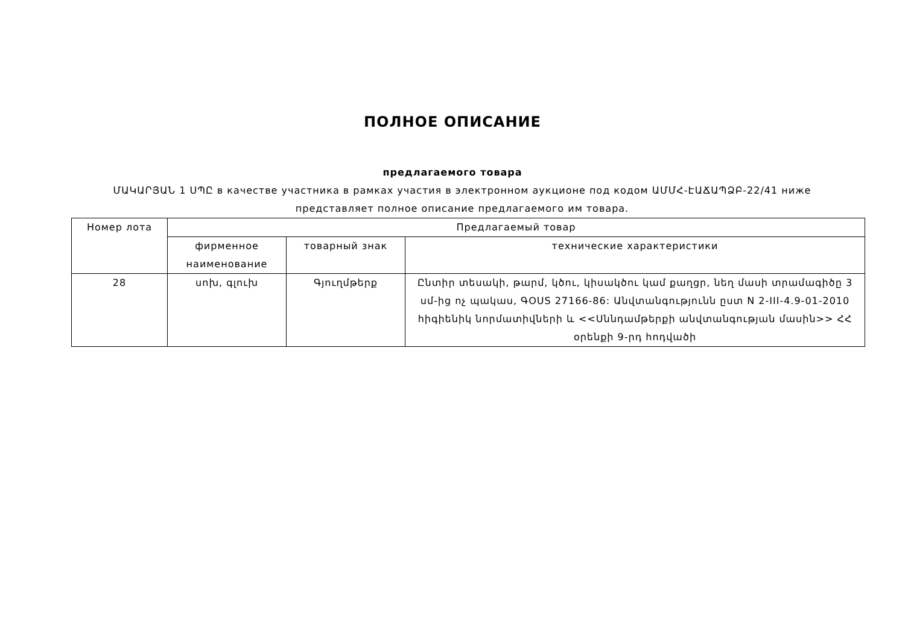ПОЛНОЕ ОПИСАНИЕ
предлагаемого товара
ՄԱԿԱՐՅԱՆ 1 ՍՊԸ в качестве участника в рамках участия в электронном аукционе под кодом ԱՄՄՀ-ԷԱՃԱՊՁԲ-22/41 ниже представляет полное описание предлагаемого им товара.
| Номер лота | Предлагаемый товар | | |
| --- | --- | --- | --- |
| | фирменное наименование | товарный знак | технические характеристики |
| 28 | սոխ, գլուխ | Գյուղմթերք | Ընտիր տեսակի, թարմ, կծու, կիսակծու կամ քաղցր, նեղ մասի տրամագիծը 3 սմ-ից ոչ պակաս, ԳOUS 27166-86: Անվտանգությունն ըստ N 2-III-4.9-01-2010 հիգիենիկ նորմատիվների և <<Սննդամթերքի անվտանգության մասին>> ՀՀ օրենքի 9-րդ հոդվածի |